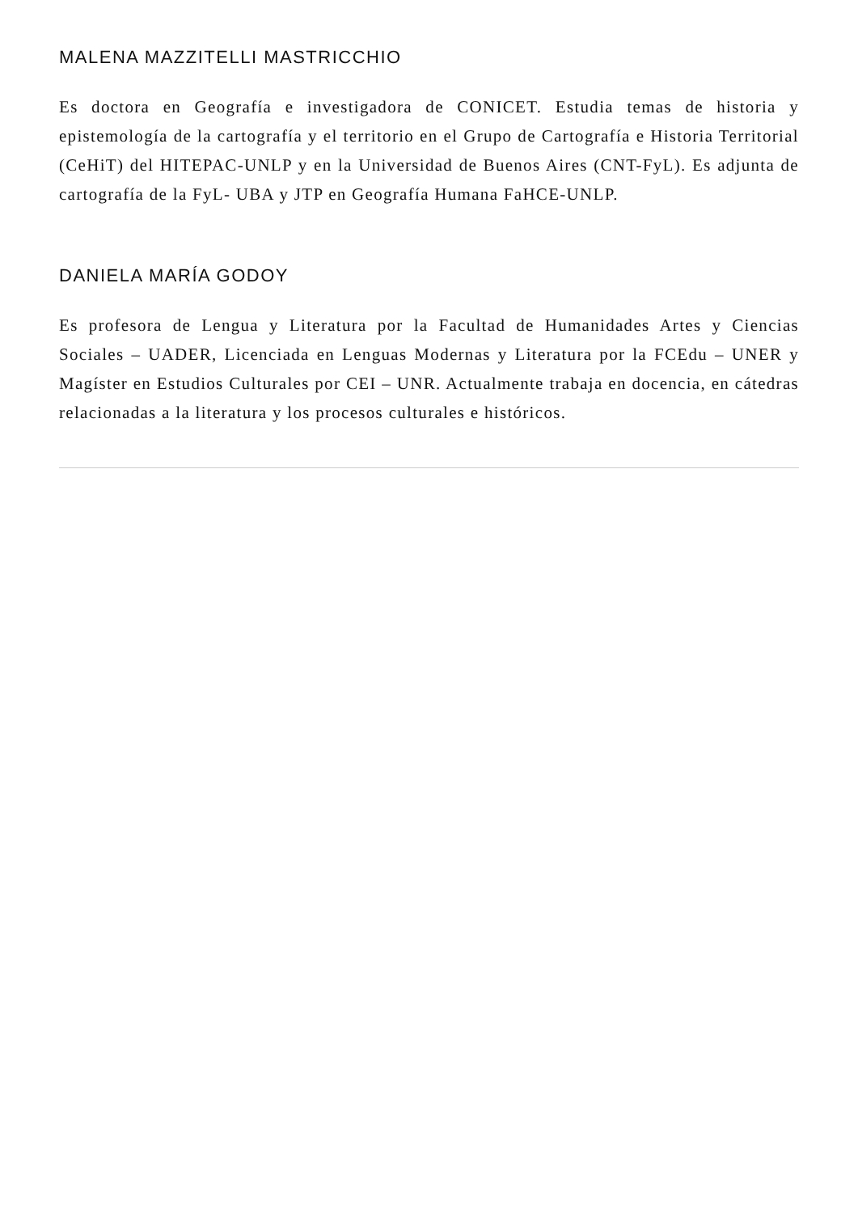MALENA MAZZITELLI MASTRICCHIO
Es doctora en Geografía e investigadora de CONICET. Estudia temas de historia y epistemología de la cartografía y el territorio en el Grupo de Cartografía e Historia Territorial (CeHiT) del HITEPAC-UNLP y en la Universidad de Buenos Aires (CNT-FyL). Es adjunta de cartografía de la FyL- UBA y JTP en Geografía Humana FaHCE-UNLP.
DANIELA MARÍA GODOY
Es profesora de Lengua y Literatura por la Facultad de Humanidades Artes y Ciencias Sociales – UADER, Licenciada en Lenguas Modernas y Literatura por la FCEdu – UNER y Magíster en Estudios Culturales por CEI – UNR. Actualmente trabaja en docencia, en cátedras relacionadas a la literatura y los procesos culturales e históricos.